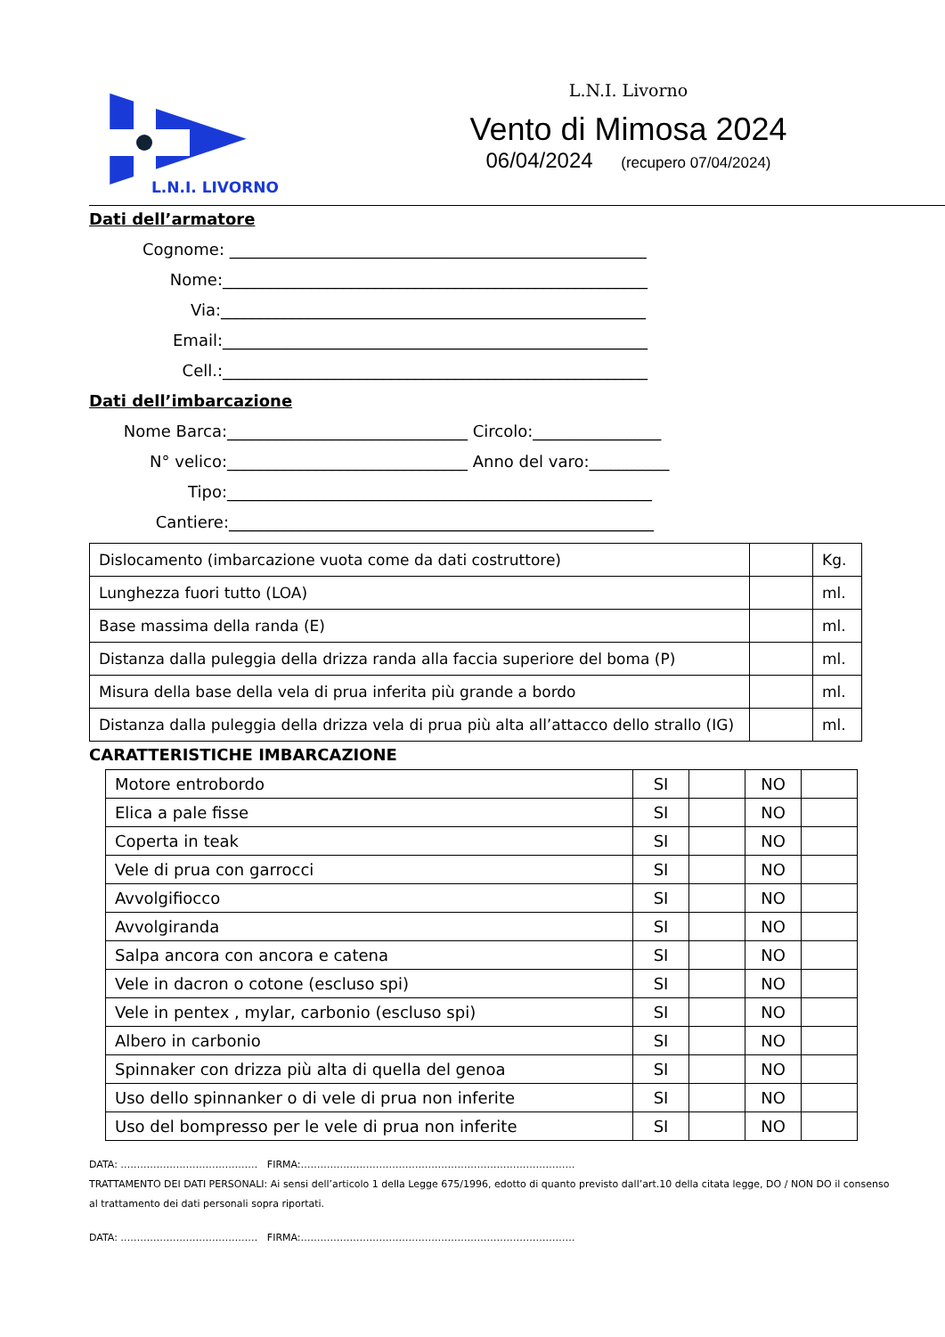L.N.I. LIVORNO
L.N.I. Livorno
Vento di Mimosa 2024
06/04/2024 (recupero 07/04/2024)
Dati dell’armatore
Cognome: ____________________________________________________
Nome: _____________________________________________________
Via: _____________________________________________________
Email: _____________________________________________________
Cell.: _____________________________________________________
Dati dell’imbarcazione
Nome Barca: ______________________________ Circolo:________________
N° velico: ______________________________ Anno del varo:__________
Tipo: _____________________________________________________
Cantiere: _____________________________________________________
| Dislocamento (imbarcazione vuota come da dati costruttore) | | Kg. |
| Lunghezza fuori tutto (LOA) | | ml. |
| Base massima della randa (E) | | ml. |
| Distanza dalla puleggia della drizza randa alla faccia superiore del boma (P) | | ml. |
| Misura della base della vela di prua inferita più grande a bordo | | ml. |
| Distanza dalla puleggia della drizza vela di prua più alta all’attacco dello strallo (IG) | | ml. |
CARATTERISTICHE IMBARCAZIONE
| Motore entrobordo | SI | | NO | |
| Elica a pale fisse | SI | | NO | |
| Coperta in teak | SI | | NO | |
| Vele di prua con garrocci | SI | | NO | |
| Avvolgifiocco | SI | | NO | |
| Avvolgiranda | SI | | NO | |
| Salpa ancora con ancora e catena | SI | | NO | |
| Vele in dacron o cotone (escluso spi) | SI | | NO | |
| Vele in pentex , mylar, carbonio (escluso spi) | SI | | NO | |
| Albero in carbonio | SI | | NO | |
| Spinnaker con drizza più alta di quella del genoa | SI | | NO | |
| Uso dello spinnanker o di vele di prua non inferite | SI | | NO | |
| Uso del bompresso per le vele di prua non inferite | SI | | NO | |
DATA: …………………………………… FIRMA:…………………………………………………………………………
TRATTAMENTO DEI DATI PERSONALI: Ai sensi dell’articolo 1 della Legge 675/1996, edotto di quanto previsto dall’art.10 della citata legge, DO / NON DO il consenso al trattamento dei dati personali sopra riportati.
DATA: …………………………………… FIRMA:…………………………………………………………………………